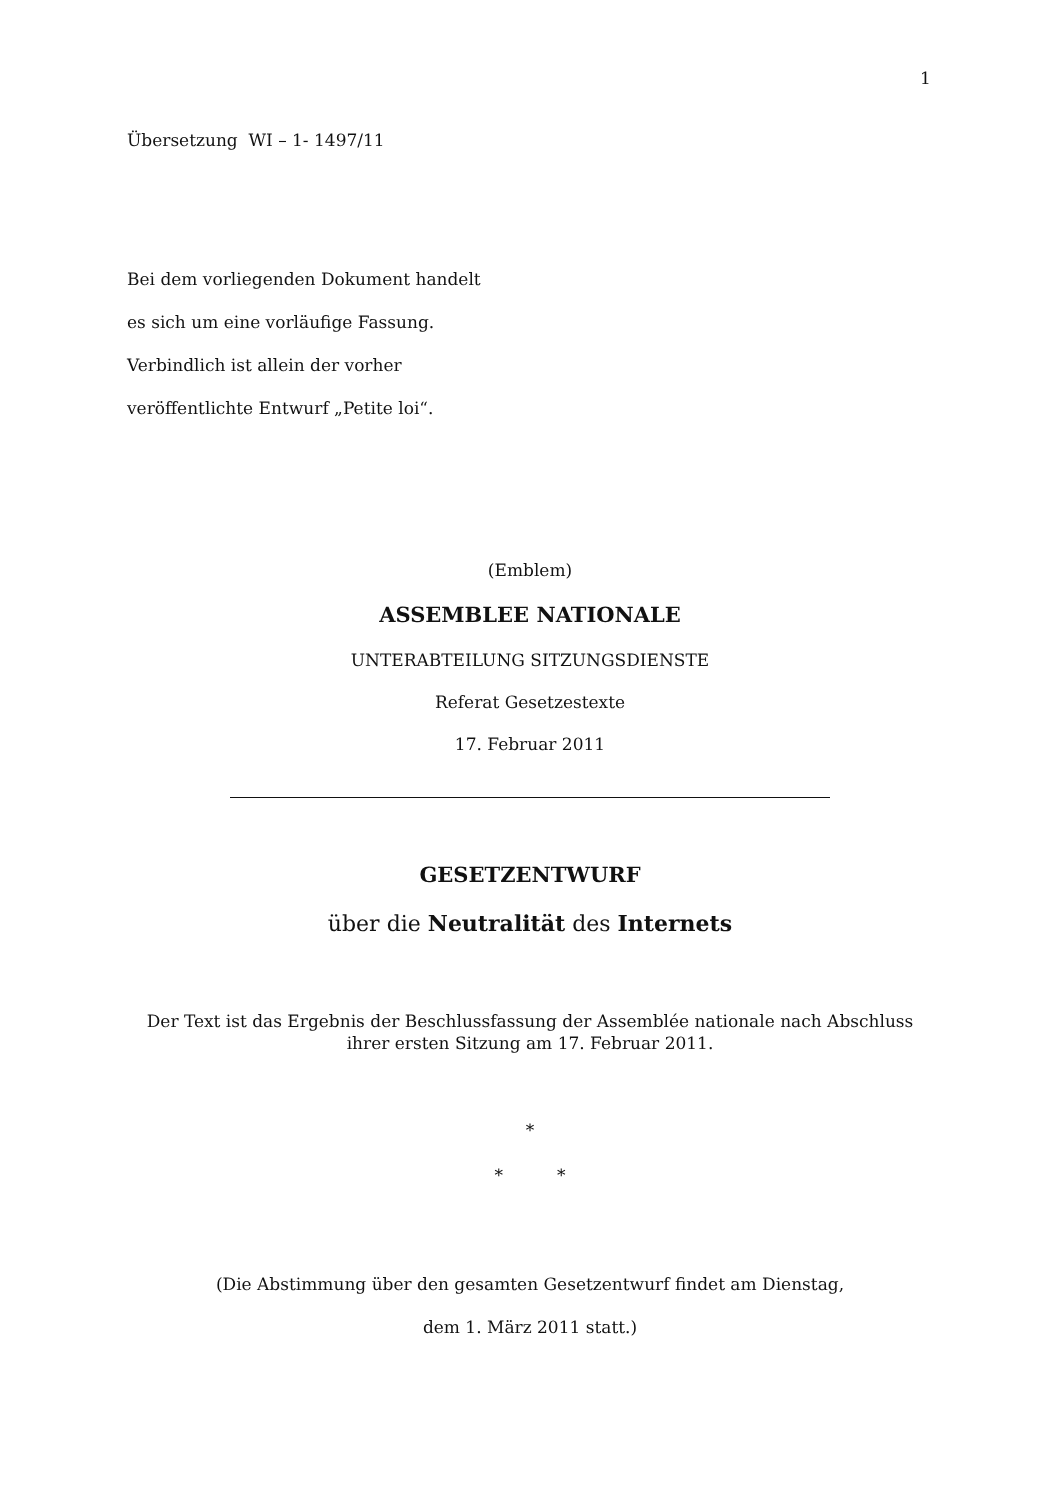1
Übersetzung WI – 1- 1497/11
Bei dem vorliegenden Dokument handelt
es sich um eine vorläufige Fassung.
Verbindlich ist allein der vorher
veröffentlichte Entwurf „Petite loi“.
(Emblem)
ASSEMBLEE NATIONALE
UNTERABTEILUNG SITZUNGSDIENSTE
Referat Gesetzestexte
17. Februar 2011
GESETZENTWURF
über die Neutralität des Internets
Der Text ist das Ergebnis der Beschlussfassung der Assemblée nationale nach Abschluss
ihrer ersten Sitzung am 17. Februar 2011.
*
* *
(Die Abstimmung über den gesamten Gesetzentwurf findet am Dienstag,
dem 1. März 2011 statt.)